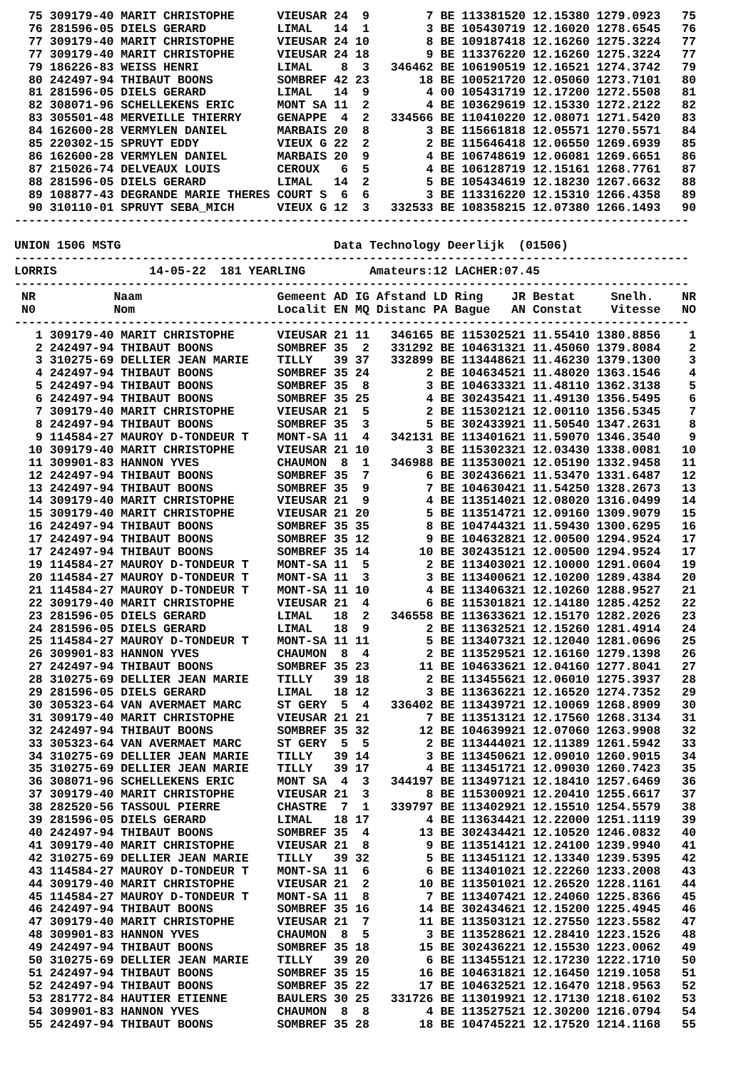75 309179-40 MARIT CHRISTOPHE      VIEUSAR 24  9        7 BE 113381520 12.15380 1279.0923   75
  76 281596-05 DIELS GERARD          LIMAL   14  1        3 BE 105430719 12.16020 1278.6545   76
  77 309179-40 MARIT CHRISTOPHE      VIEUSAR 24 10        8 BE 109187418 12.16260 1275.3224   77
  77 309179-40 MARIT CHRISTOPHE      VIEUSAR 24 18        9 BE 113376220 12.16260 1275.3224   77
  79 186226-83 WEISS HENRI           LIMAL    8  3   346462 BE 106190519 12.16521 1274.3742   79
  80 242497-94 THIBAUT BOONS         SOMBREF 42 23       18 BE 100521720 12.05060 1273.7101   80
  81 281596-05 DIELS GERARD          LIMAL   14  9        4 00 105431719 12.17200 1272.5508   81
  82 308071-96 SCHELLEKENS ERIC      MONT SA 11  2        4 BE 103629619 12.15330 1272.2122   82
  83 305501-48 MERVEILLE THIERRY     GENAPPE  4  2   334566 BE 110410220 12.08071 1271.5420   83
  84 162600-28 VERMYLEN DANIEL       MARBAIS 20  8        3 BE 115661818 12.05571 1270.5571   84
  85 220302-15 SPRUYT EDDY           VIEUX G 22  2        2 BE 115646418 12.06550 1269.6939   85
  86 162600-28 VERMYLEN DANIEL       MARBAIS 20  9        4 BE 106748619 12.06081 1269.6651   86
  87 215026-74 DELVEAUX LOUIS        CEROUX   6  5        4 BE 106128719 12.15161 1268.7761   87
  88 281596-05 DIELS GERARD          LIMAL   14  2        5 BE 105434619 12.18230 1267.6632   88
  89 108877-43 DEGRANDE MARIE THERES COURT S  6  6        3 BE 113316220 12.15310 1266.4358   89
  90 310110-01 SPRUYT SEBA_MICH      VIEUX G 12  3   332533 BE 108358215 12.07380 1266.1493   90
-----------------------------------------------------------------------------------------------

UNION 1506 MSTG                              Data Technology Deerlijk  (01506)
-----------------------------------------------------------------------------------------------
LORRIS             14-05-22  181 YEARLING         Amateurs:12 LACHER:07.45
-----------------------------------------------------------------------------------------------
 NR           Naam                   Gemeent AD IG Afstand LD Ring    JR Bestat     Snelh.    NR
 N0           Nom                    Localit EN MQ Distanc PA Bague   AN Constat    Vitesse   NO
-----------------------------------------------------------------------------------------------
   1 309179-40 MARIT CHRISTOPHE      VIEUSAR 21 11   346165 BE 115302521 11.55410 1380.8856    1
   2 242497-94 THIBAUT BOONS         SOMBREF 35  2   331292 BE 104631321 11.45060 1379.8084    2
   3 310275-69 DELLIER JEAN MARIE    TILLY   39 37   332899 BE 113448621 11.46230 1379.1300    3
   4 242497-94 THIBAUT BOONS         SOMBREF 35 24        2 BE 104634521 11.48020 1363.1546    4
   5 242497-94 THIBAUT BOONS         SOMBREF 35  8        3 BE 104633321 11.48110 1362.3138    5
   6 242497-94 THIBAUT BOONS         SOMBREF 35 25        4 BE 302435421 11.49130 1356.5495    6
   7 309179-40 MARIT CHRISTOPHE      VIEUSAR 21  5        2 BE 115302121 12.00110 1356.5345    7
   8 242497-94 THIBAUT BOONS         SOMBREF 35  3        5 BE 302433921 11.50540 1347.2631    8
   9 114584-27 MAUROY D-TONDEUR T    MONT-SA 11  4   342131 BE 113401621 11.59070 1346.3540    9
  10 309179-40 MARIT CHRISTOPHE      VIEUSAR 21 10        3 BE 115302321 12.03430 1338.0081   10
  11 309901-83 HANNON YVES           CHAUMON  8  1   346988 BE 113530021 12.05190 1332.9458   11
  12 242497-94 THIBAUT BOONS         SOMBREF 35  7        6 BE 302436621 11.53470 1331.6487   12
  13 242497-94 THIBAUT BOONS         SOMBREF 35  9        7 BE 104630421 11.54250 1328.2673   13
  14 309179-40 MARIT CHRISTOPHE      VIEUSAR 21  9        4 BE 113514021 12.08020 1316.0499   14
  15 309179-40 MARIT CHRISTOPHE      VIEUSAR 21 20        5 BE 113514721 12.09160 1309.9079   15
  16 242497-94 THIBAUT BOONS         SOMBREF 35 35        8 BE 104744321 11.59430 1300.6295   16
  17 242497-94 THIBAUT BOONS         SOMBREF 35 12        9 BE 104632821 12.00500 1294.9524   17
  17 242497-94 THIBAUT BOONS         SOMBREF 35 14       10 BE 302435121 12.00500 1294.9524   17
  19 114584-27 MAUROY D-TONDEUR T    MONT-SA 11  5        2 BE 113403021 12.10000 1291.0604   19
  20 114584-27 MAUROY D-TONDEUR T    MONT-SA 11  3        3 BE 113400621 12.10200 1289.4384   20
  21 114584-27 MAUROY D-TONDEUR T    MONT-SA 11 10        4 BE 113406321 12.10260 1288.9527   21
  22 309179-40 MARIT CHRISTOPHE      VIEUSAR 21  4        6 BE 115301821 12.14180 1285.4252   22
  23 281596-05 DIELS GERARD          LIMAL   18  2   346558 BE 113633621 12.15170 1282.2026   23
  24 281596-05 DIELS GERARD          LIMAL   18  9        2 BE 113632521 12.15260 1281.4914   24
  25 114584-27 MAUROY D-TONDEUR T    MONT-SA 11 11        5 BE 113407321 12.12040 1281.0696   25
  26 309901-83 HANNON YVES           CHAUMON  8  4        2 BE 113529521 12.16160 1279.1398   26
  27 242497-94 THIBAUT BOONS         SOMBREF 35 23       11 BE 104633621 12.04160 1277.8041   27
  28 310275-69 DELLIER JEAN MARIE    TILLY   39 18        2 BE 113455621 12.06010 1275.3937   28
  29 281596-05 DIELS GERARD          LIMAL   18 12        3 BE 113636221 12.16520 1274.7352   29
  30 305323-64 VAN AVERMAET MARC     ST GERY  5  4   336402 BE 113439721 12.10069 1268.8909   30
  31 309179-40 MARIT CHRISTOPHE      VIEUSAR 21 21        7 BE 113513121 12.17560 1268.3134   31
  32 242497-94 THIBAUT BOONS         SOMBREF 35 32       12 BE 104639921 12.07060 1263.9908   32
  33 305323-64 VAN AVERMAET MARC     ST GERY  5  5        2 BE 113444021 12.11389 1261.5942   33
  34 310275-69 DELLIER JEAN MARIE    TILLY   39 14        3 BE 113450621 12.09010 1260.9015   34
  35 310275-69 DELLIER JEAN MARIE    TILLY   39 17        4 BE 113451721 12.09030 1260.7423   35
  36 308071-96 SCHELLEKENS ERIC      MONT SA  4  3   344197 BE 113497121 12.18410 1257.6469   36
  37 309179-40 MARIT CHRISTOPHE      VIEUSAR 21  3        8 BE 115300921 12.20410 1255.6617   37
  38 282520-56 TASSOUL PIERRE        CHASTRE  7  1   339797 BE 113402921 12.15510 1254.5579   38
  39 281596-05 DIELS GERARD          LIMAL   18 17        4 BE 113634421 12.22000 1251.1119   39
  40 242497-94 THIBAUT BOONS         SOMBREF 35  4       13 BE 302434421 12.10520 1246.0832   40
  41 309179-40 MARIT CHRISTOPHE      VIEUSAR 21  8        9 BE 113514121 12.24100 1239.9940   41
  42 310275-69 DELLIER JEAN MARIE    TILLY   39 32        5 BE 113451121 12.13340 1239.5395   42
  43 114584-27 MAUROY D-TONDEUR T    MONT-SA 11  6        6 BE 113401021 12.22260 1233.2008   43
  44 309179-40 MARIT CHRISTOPHE      VIEUSAR 21  2       10 BE 113501021 12.26520 1228.1161   44
  45 114584-27 MAUROY D-TONDEUR T    MONT-SA 11  8        7 BE 113407421 12.24060 1225.8366   45
  46 242497-94 THIBAUT BOONS         SOMBREF 35 16       14 BE 302434621 12.15200 1225.4945   46
  47 309179-40 MARIT CHRISTOPHE      VIEUSAR 21  7       11 BE 113503121 12.27550 1223.5582   47
  48 309901-83 HANNON YVES           CHAUMON  8  5        3 BE 113528621 12.28410 1223.1526   48
  49 242497-94 THIBAUT BOONS         SOMBREF 35 18       15 BE 302436221 12.15530 1223.0062   49
  50 310275-69 DELLIER JEAN MARIE    TILLY   39 20        6 BE 113455121 12.17230 1222.1710   50
  51 242497-94 THIBAUT BOONS         SOMBREF 35 15       16 BE 104631821 12.16450 1219.1058   51
  52 242497-94 THIBAUT BOONS         SOMBREF 35 22       17 BE 104632521 12.16470 1218.9563   52
  53 281772-84 HAUTIER ETIENNE       BAULERS 30 25   331726 BE 113019921 12.17130 1218.6102   53
  54 309901-83 HANNON YVES           CHAUMON  8  8        4 BE 113527521 12.30200 1216.0794   54
  55 242497-94 THIBAUT BOONS         SOMBREF 35 28       18 BE 104745221 12.17520 1214.1168   55